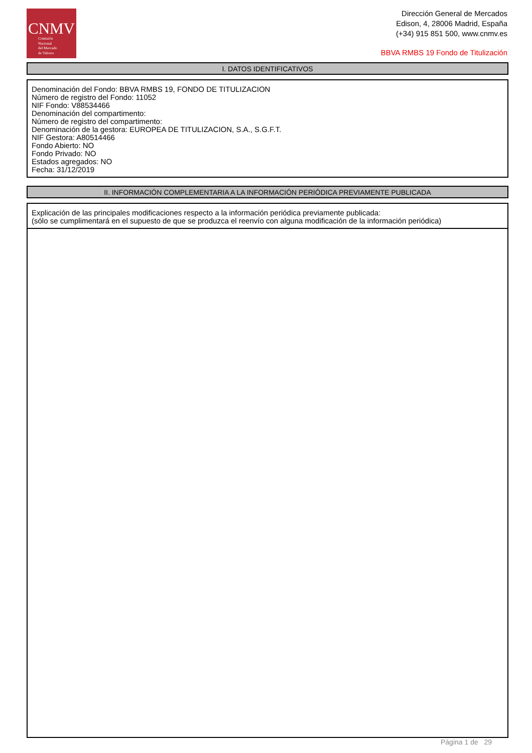CNMV
Comisión
Nacional
del Mercado
de Valores
Dirección General de Mercados
Edison, 4, 28006 Madrid, España
(+34) 915 851 500, www.cnmv.es
BBVA RMBS 19 Fondo de Titulización
I. DATOS IDENTIFICATIVOS
Denominación del Fondo: BBVA RMBS 19, FONDO DE TITULIZACION
Número de registro del Fondo: 11052
NIF Fondo: V88534466
Denominación del compartimento:
Número de registro del compartimento:
Denominación de la gestora: EUROPEA DE TITULIZACION, S.A., S.G.F.T.
NIF Gestora: A80514466
Fondo Abierto: NO
Fondo Privado: NO
Estados agregados: NO
Fecha: 31/12/2019
II. INFORMACIÓN COMPLEMENTARIA A LA INFORMACIÓN PERIÓDICA PREVIAMENTE PUBLICADA
Explicación de las principales modificaciones respecto a la información periódica previamente publicada:
(sólo se cumplimentará en el supuesto de que se produzca el reenvío con alguna modificación de la información periódica)
Página 1 de 29